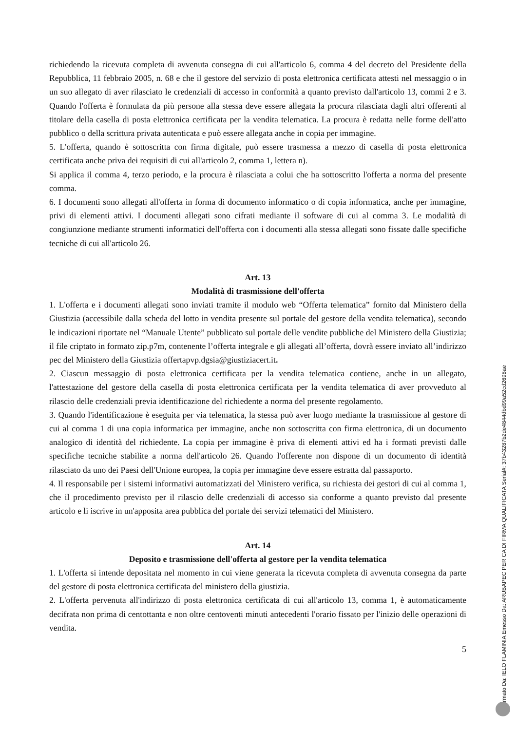richiedendo la ricevuta completa di avvenuta consegna di cui all'articolo 6, comma 4 del decreto del Presidente della Repubblica, 11 febbraio 2005, n. 68 e che il gestore del servizio di posta elettronica certificata attesti nel messaggio o in un suo allegato di aver rilasciato le credenziali di accesso in conformità a quanto previsto dall'articolo 13, commi 2 e 3. Quando l'offerta è formulata da più persone alla stessa deve essere allegata la procura rilasciata dagli altri offerenti al titolare della casella di posta elettronica certificata per la vendita telematica. La procura è redatta nelle forme dell'atto pubblico o della scrittura privata autenticata e può essere allegata anche in copia per immagine.
5. L'offerta, quando è sottoscritta con firma digitale, può essere trasmessa a mezzo di casella di posta elettronica certificata anche priva dei requisiti di cui all'articolo 2, comma 1, lettera n).
Si applica il comma 4, terzo periodo, e la procura è rilasciata a colui che ha sottoscritto l'offerta a norma del presente comma.
6. I documenti sono allegati all'offerta in forma di documento informatico o di copia informatica, anche per immagine, privi di elementi attivi. I documenti allegati sono cifrati mediante il software di cui al comma 3. Le modalità di congiunzione mediante strumenti informatici dell'offerta con i documenti alla stessa allegati sono fissate dalle specifiche tecniche di cui all'articolo 26.
Art. 13
Modalità di trasmissione dell'offerta
1. L'offerta e i documenti allegati sono inviati tramite il modulo web “Offerta telematica” fornito dal Ministero della Giustizia (accessibile dalla scheda del lotto in vendita presente sul portale del gestore della vendita telematica), secondo le indicazioni riportate nel “Manuale Utente” pubblicato sul portale delle vendite pubbliche del Ministero della Giustizia; il file criptato in formato zip.p7m, contenente l’offerta integrale e gli allegati all’offerta, dovrà essere inviato all’indirizzo pec del Ministero della Giustizia offertapvp.dgsia@giustiziacert.it.
2. Ciascun messaggio di posta elettronica certificata per la vendita telematica contiene, anche in un allegato, l'attestazione del gestore della casella di posta elettronica certificata per la vendita telematica di aver provveduto al rilascio delle credenziali previa identificazione del richiedente a norma del presente regolamento.
3. Quando l'identificazione è eseguita per via telematica, la stessa può aver luogo mediante la trasmissione al gestore di cui al comma 1 di una copia informatica per immagine, anche non sottoscritta con firma elettronica, di un documento analogico di identità del richiedente. La copia per immagine è priva di elementi attivi ed ha i formati previsti dalle specifiche tecniche stabilite a norma dell'articolo 26. Quando l'offerente non dispone di un documento di identità rilasciato da uno dei Paesi dell'Unione europea, la copia per immagine deve essere estratta dal passaporto.
4. Il responsabile per i sistemi informativi automatizzati del Ministero verifica, su richiesta dei gestori di cui al comma 1, che il procedimento previsto per il rilascio delle credenziali di accesso sia conforme a quanto previsto dal presente articolo e li iscrive in un'apposita area pubblica del portale dei servizi telematici del Ministero.
Art. 14
Deposito e trasmissione dell'offerta al gestore per la vendita telematica
1. L'offerta si intende depositata nel momento in cui viene generata la ricevuta completa di avvenuta consegna da parte del gestore di posta elettronica certificata del ministero della giustizia.
2. L'offerta pervenuta all'indirizzo di posta elettronica certificata di cui all'articolo 13, comma 1, è automaticamente decifrata non prima di centottanta e non oltre centoventi minuti antecedenti l'orario fissato per l'inizio delle operazioni di vendita.
5
Firmato Da: IELO FLAMINIA Emesso Da: ARUBAPEC PER CA DI FIRMA QUALIFICATA Serial#: 37b43287b2de4844dbd99a52cd2698ae